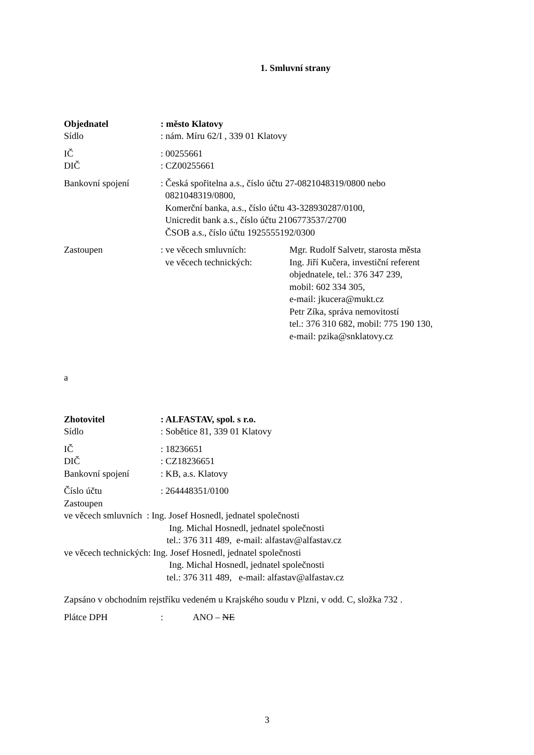1. Smluvní strany
Objednatel: město Klatovy
Sídlo: nám. Míru 62/I , 339 01 Klatovy
IČ: 00255661
DIČ: CZ00255661
Bankovní spojení: Česká spořitelna a.s., číslo účtu 27-0821048319/0800 nebo
0821048319/0800,
Komerční banka, a.s., číslo účtu 43-328930287/0100,
Unicredit bank a.s., číslo účtu 2106773537/2700
ČSOB a.s., číslo účtu 1925555192/0300
Zastoupen: ve věcech smluvních:
ve věcech technických: Mgr. Rudolf Salvetr, starosta města
Ing. Jiří Kučera, investiční referent
objednatele, tel.: 376 347 239,
mobil: 602 334 305,
e-mail: jkucera@mukt.cz
Petr Zíka, správa nemovitostí
tel.: 376 310 682, mobil: 775 190 130,
e-mail: pzika@snklatovy.cz
a
Zhotovitel: ALFASTAV, spol. s r.o.
Sídlo: Sobětice 81, 339 01 Klatovy
IČ: 18236651
DIČ: CZ18236651
Bankovní spojení: KB, a.s. Klatovy
Číslo účtu: 264448351/0100
Zastoupen
ve věcech smluvních : Ing. Josef Hosnedl, jednatel společnosti
Ing. Michal Hosnedl, jednatel společnosti
tel.: 376 311 489, e-mail: alfastav@alfastav.cz
ve věcech technických: Ing. Josef Hosnedl, jednatel společnosti
Ing. Michal Hosnedl, jednatel společnosti
tel.: 376 311 489, e-mail: alfastav@alfastav.cz
Zapsáno v obchodním rejstříku vedeném u Krajského soudu v Plzni, v odd. C, složka 732 .
Plátce DPH: ANO – NE
3